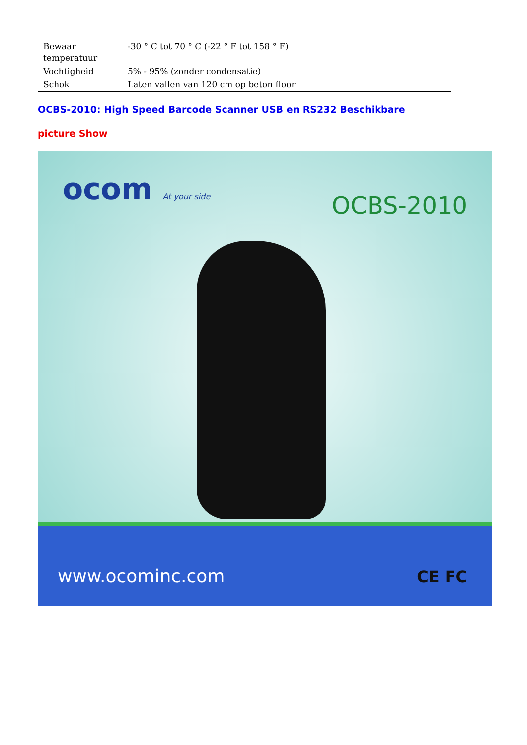| Bewaar temperatuur | -30 ° C tot 70 ° C (-22 ° F tot 158 ° F) |
| Vochtigheid | 5% - 95% (zonder condensatie) |
| Schok | Laten vallen van 120 cm op beton floor |
OCBS-2010: High Speed Barcode Scanner USB en RS232 Beschikbare
picture Show
ocom At your side OCBS-2010
www.ocominc.com CE FC